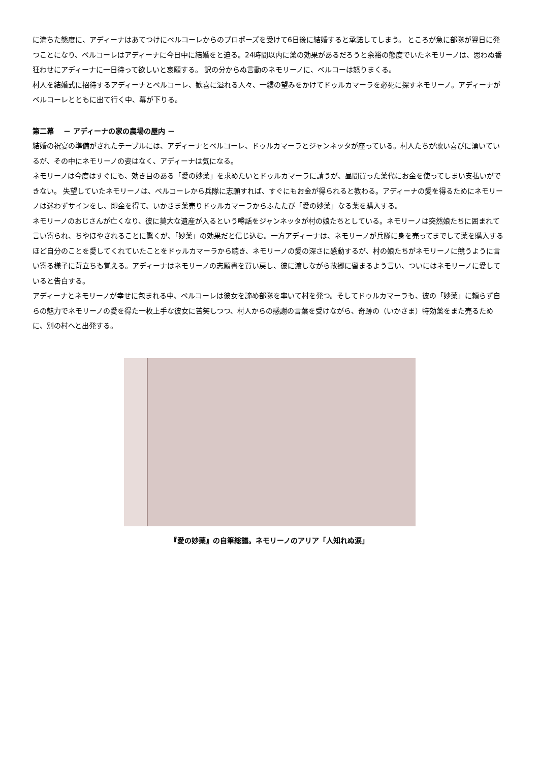に満ちた態度に、アディーナはあてつけにベルコーレからのプロポーズを受けて6日後に結婚すると承諾してしまう。 ところが急に部隊が翌日に発つことになり、ベルコーレはアディーナに今日中に結婚をと迫る。24時間以内に薬の効果があるだろうと余裕の態度でいたネモリーノは、思わぬ番狂わせにアディーナに一日待って欲しいと哀願する。 訳の分からぬ言動のネモリーノに、ベルコーは怒りまくる。
村人を結婚式に招待するアディーナとベルコーレ、歓喜に溢れる人々、一縷の望みをかけてドゥルカマーラを必死に探すネモリーノ。アディーナがベルコーレとともに出て行く中、幕が下りる。
第二幕　 － アディーナの家の農場の屋内 －
結婚の祝宴の準備がされたテーブルには、アディーナとベルコーレ、ドゥルカマーラとジャンネッタが座っている。村人たちが歌い喜びに湧いているが、その中にネモリーノの姿はなく、アディーナは気になる。
ネモリーノは今度はすぐにも、効き目のある「愛の妙薬」を求めたいとドゥルカマーラに請うが、昼間買った薬代にお金を使ってしまい支払いができない。 失望していたネモリーノは、ベルコーレから兵隊に志願すれば、すぐにもお金が得られると教わる。アディーナの愛を得るためにネモリーノは迷わずサインをし、即金を得て、いかさま薬売りドゥルカマーラからふたたび「愛の妙薬」なる薬を購入する。
ネモリーノのおじさんが亡くなり、彼に莫大な遺産が入るという噂話をジャンネッタが村の娘たちとしている。ネモリーノは突然娘たちに囲まれて言い寄られ、ちやほやされることに驚くが、「妙薬」の効果だと信じ込む。一方アディーナは、ネモリーノが兵隊に身を売ってまでして薬を購入するほど自分のことを愛してくれていたことをドゥルカマーラから聴き、ネモリーノの愛の深さに感動するが、村の娘たちがネモリーノに競うように言い寄る様子に苛立ちも覚える。アディーナはネモリーノの志願書を買い戻し、彼に渡しながら故郷に留まるよう言い、ついにはネモリーノに愛していると告白する。
アディーナとネモリーノが幸せに包まれる中、ベルコーレは彼女を諦め部隊を率いて村を発つ。そしてドゥルカマーラも、彼の「妙薬」に頼らず自らの魅力でネモリーノの愛を得た一枚上手な彼女に苦笑しつつ、村人からの感謝の言葉を受けながら、奇跡の（いかさま）特効薬をまた売るために、別の村へと出発する。
『愛の妙薬』の自筆総譜。ネモリーノのアリア「人知れぬ涙」